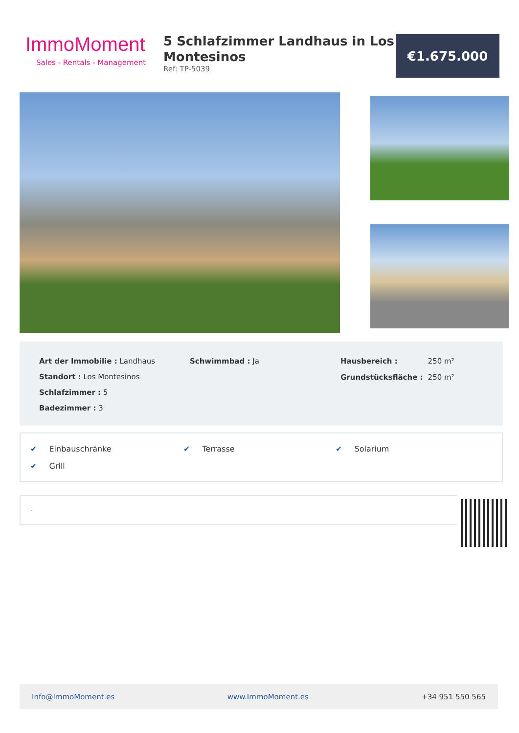ImmoMoment
Sales - Rentals - Management
5 Schlafzimmer Landhaus in Los Montesinos
Ref: TP-5039
€1.675.000
Art der Immobilie : Landhaus
Standort : Los Montesinos
Schlafzimmer : 5
Badezimmer : 3
Schwimmbad : Ja
| Hausbereich : | 250 m² |
| Grundstücksfläche : | 250 m² |
✔ Einbauschränke
✔ Terrasse
✔ Solarium
✔ Grill
.
Info@ImmoMoment.es www.ImmoMoment.es +34 951 550 565